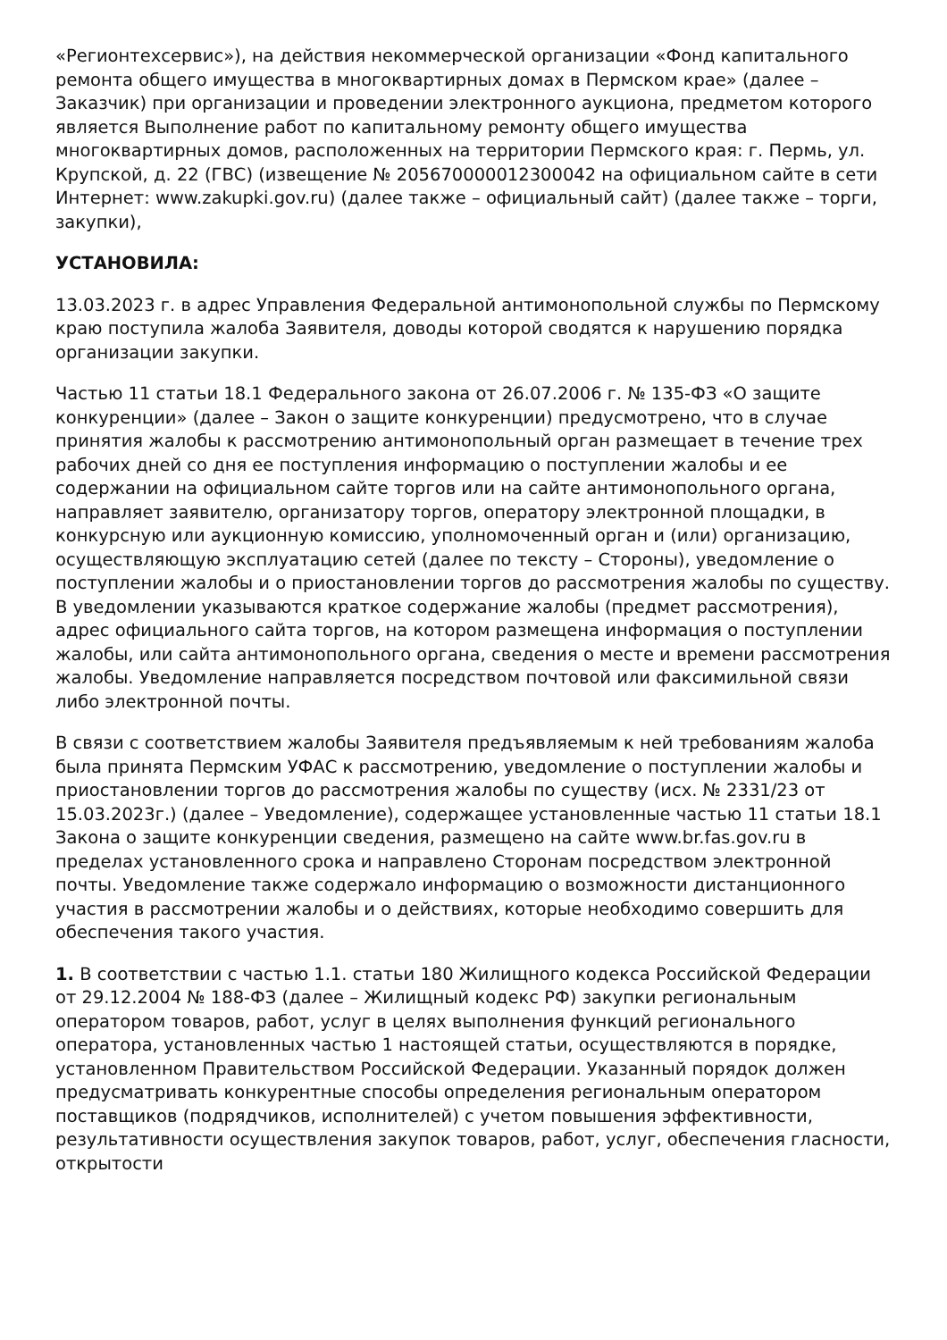«Регионтехсервис»), на действия некоммерческой организации «Фонд капитального ремонта общего имущества в многоквартирных домах в Пермском крае» (далее – Заказчик) при организации и проведении электронного аукциона, предметом которого является Выполнение работ по капитальному ремонту общего имущества многоквартирных домов, расположенных на территории Пермского края: г. Пермь, ул. Крупской, д. 22 (ГВС) (извещение № 205670000012300042 на официальном сайте в сети Интернет: www.zakupki.gov.ru) (далее также – официальный сайт) (далее также – торги, закупки),
УСТАНОВИЛА:
13.03.2023 г. в адрес Управления Федеральной антимонопольной службы по Пермскому краю поступила жалоба Заявителя, доводы которой сводятся к нарушению порядка организации закупки.
Частью 11 статьи 18.1 Федерального закона от 26.07.2006 г. № 135-ФЗ «О защите конкуренции» (далее – Закон о защите конкуренции) предусмотрено, что в случае принятия жалобы к рассмотрению антимонопольный орган размещает в течение трех рабочих дней со дня ее поступления информацию о поступлении жалобы и ее содержании на официальном сайте торгов или на сайте антимонопольного органа, направляет заявителю, организатору торгов, оператору электронной площадки, в конкурсную или аукционную комиссию, уполномоченный орган и (или) организацию, осуществляющую эксплуатацию сетей (далее по тексту – Стороны), уведомление о поступлении жалобы и о приостановлении торгов до рассмотрения жалобы по существу. В уведомлении указываются краткое содержание жалобы (предмет рассмотрения), адрес официального сайта торгов, на котором размещена информация о поступлении жалобы, или сайта антимонопольного органа, сведения о месте и времени рассмотрения жалобы. Уведомление направляется посредством почтовой или факсимильной связи либо электронной почты.
В связи с соответствием жалобы Заявителя предъявляемым к ней требованиям жалоба была принята Пермским УФАС к рассмотрению, уведомление о поступлении жалобы и приостановлении торгов до рассмотрения жалобы по существу (исх. № 2331/23 от 15.03.2023г.) (далее – Уведомление), содержащее установленные частью 11 статьи 18.1 Закона о защите конкуренции сведения, размещено на сайте www.br.fas.gov.ru в пределах установленного срока и направлено Сторонам посредством электронной почты. Уведомление также содержало информацию о возможности дистанционного участия в рассмотрении жалобы и о действиях, которые необходимо совершить для обеспечения такого участия.
1. В соответствии с частью 1.1. статьи 180 Жилищного кодекса Российской Федерации от 29.12.2004 № 188-ФЗ (далее – Жилищный кодекс РФ) закупки региональным оператором товаров, работ, услуг в целях выполнения функций регионального оператора, установленных частью 1 настоящей статьи, осуществляются в порядке, установленном Правительством Российской Федерации. Указанный порядок должен предусматривать конкурентные способы определения региональным оператором поставщиков (подрядчиков, исполнителей) с учетом повышения эффективности, результативности осуществления закупок товаров, работ, услуг, обеспечения гласности, открытости